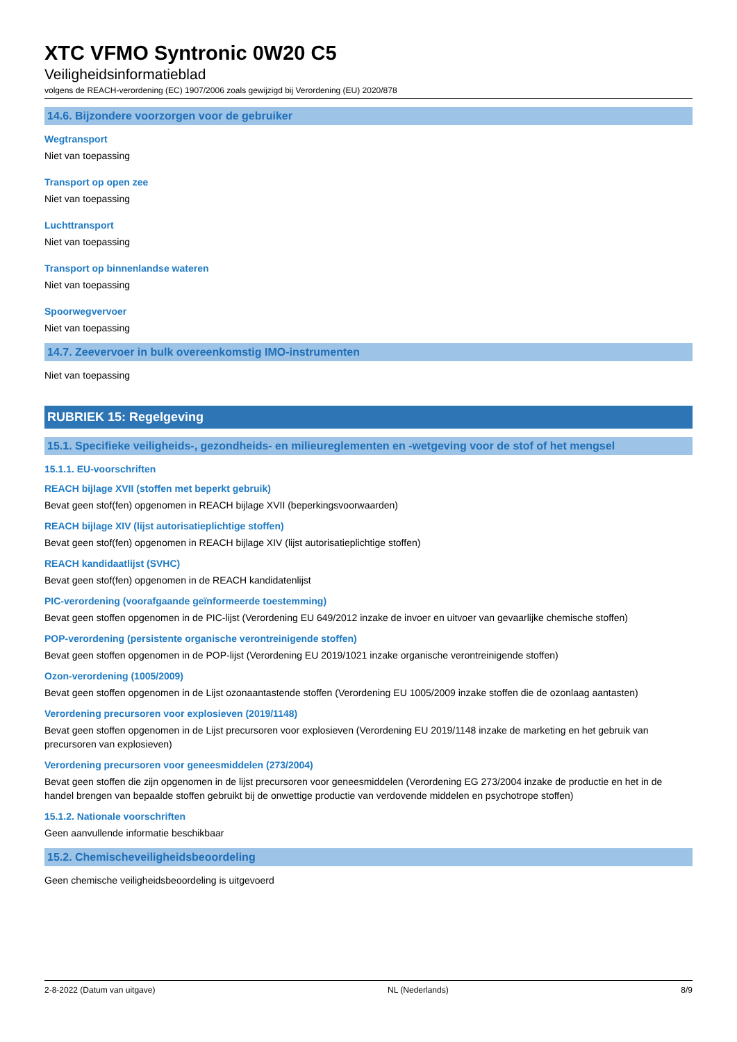XTC VFMO Syntronic 0W20 C5
Veiligheidsinformatieblad
volgens de REACH-verordening (EC) 1907/2006 zoals gewijzigd bij Verordening (EU) 2020/878
14.6. Bijzondere voorzorgen voor de gebruiker
Wegtransport
Niet van toepassing
Transport op open zee
Niet van toepassing
Luchttransport
Niet van toepassing
Transport op binnenlandse wateren
Niet van toepassing
Spoorwegvervoer
Niet van toepassing
14.7. Zeevervoer in bulk overeenkomstig IMO-instrumenten
Niet van toepassing
RUBRIEK 15: Regelgeving
15.1. Specifieke veiligheids-, gezondheids- en milieureglementen en -wetgeving voor de stof of het mengsel
15.1.1. EU-voorschriften
REACH bijlage XVII (stoffen met beperkt gebruik)
Bevat geen stof(fen) opgenomen in REACH bijlage XVII (beperkingsvoorwaarden)
REACH bijlage XIV (lijst autorisatieplichtige stoffen)
Bevat geen stof(fen) opgenomen in REACH bijlage XIV (lijst autorisatieplichtige stoffen)
REACH kandidaatlijst (SVHC)
Bevat geen stof(fen) opgenomen in de REACH kandidatenlijst
PIC-verordening (voorafgaande geïnformeerde toestemming)
Bevat geen stoffen opgenomen in de PIC-lijst (Verordening EU 649/2012 inzake de invoer en uitvoer van gevaarlijke chemische stoffen)
POP-verordening (persistente organische verontreinigende stoffen)
Bevat geen stoffen opgenomen in de POP-lijst (Verordening EU 2019/1021 inzake organische verontreinigende stoffen)
Ozon-verordening (1005/2009)
Bevat geen stoffen opgenomen in de Lijst ozonaantastende stoffen (Verordening EU 1005/2009 inzake stoffen die de ozonlaag aantasten)
Verordening precursoren voor explosieven (2019/1148)
Bevat geen stoffen opgenomen in de Lijst precursoren voor explosieven (Verordening EU 2019/1148 inzake de marketing en het gebruik van precursoren van explosieven)
Verordening precursoren voor geneesmiddelen (273/2004)
Bevat geen stoffen die zijn opgenomen in de lijst precursoren voor geneesmiddelen (Verordening EG 273/2004 inzake de productie en het in de handel brengen van bepaalde stoffen gebruikt bij de onwettige productie van verdovende middelen en psychotrope stoffen)
15.1.2. Nationale voorschriften
Geen aanvullende informatie beschikbaar
15.2. Chemischeveiligheidsbeoordeling
Geen chemische veiligheidsbeoordeling is uitgevoerd
2-8-2022 (Datum van uitgave) NL (Nederlands) 8/9